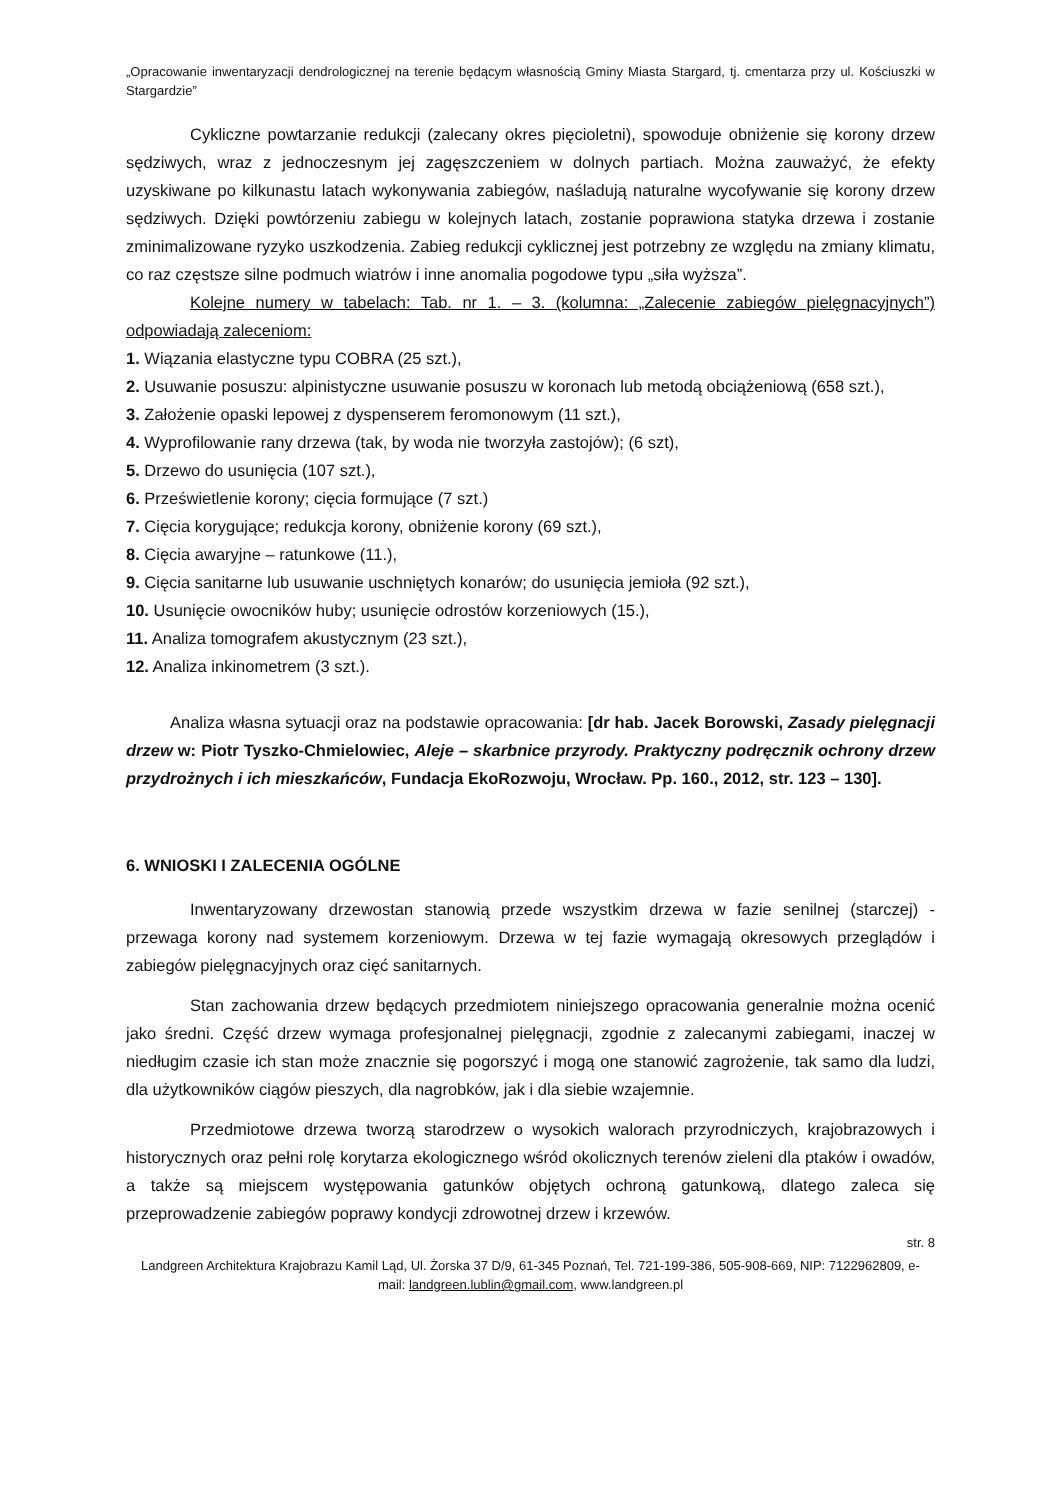„Opracowanie inwentaryzacji dendrologicznej na terenie będącym własnością Gminy Miasta Stargard, tj. cmentarza przy ul. Kościuszki w Stargardzie”
Cykliczne powtarzanie redukcji (zalecany okres pięcioletni), spowoduje obniżenie się korony drzew sędziwych, wraz z jednoczesnym jej zagęszczeniem w dolnych partiach. Można zauważyć, że efekty uzyskiwane po kilkunastu latach wykonywania zabiegów, naśladują naturalne wycofywanie się korony drzew sędziwych. Dzięki powtórzeniu zabiegu w kolejnych latach, zostanie poprawiona statyka drzewa i zostanie zminimalizowane ryzyko uszkodzenia. Zabieg redukcji cyklicznej jest potrzebny ze względu na zmiany klimatu, co raz częstsze silne podmuch wiatrów i inne anomalia pogodowe typu „siła wyższa”.
Kolejne numery w tabelach: Tab. nr 1. – 3. (kolumna: „Zalecenie zabiegów pielęgnacyjnych”) odpowiadają zaleceniom:
1. Wiązania elastyczne typu COBRA (25 szt.),
2. Usuwanie posuszu: alpinistyczne usuwanie posuszu w koronach lub metodą obciążeniową (658 szt.),
3. Założenie opaski lepowej z dyspenserem feromonowym (11 szt.),
4. Wyprofilowanie rany drzewa (tak, by woda nie tworzyła zastojów); (6 szt),
5. Drzewo do usunięcia (107 szt.),
6. Prześwietlenie korony; cięcia formujące (7 szt.)
7. Cięcia korygujące; redukcja korony, obniżenie korony (69 szt.),
8. Cięcia awaryjne – ratunkowe (11.),
9. Cięcia sanitarne lub usuwanie uschniętych konarów; do usunięcia jemioła (92 szt.),
10. Usunięcie owocników huby; usunięcie odrostów korzeniowych (15.),
11. Analiza tomografem akustycznym (23 szt.),
12. Analiza inkinometrem (3 szt.).
Analiza własna sytuacji oraz na podstawie opracowania: [dr hab. Jacek Borowski, Zasady pielęgnacji drzew w: Piotr Tyszko-Chmielowiec, Aleje – skarbnice przyrody. Praktyczny podręcznik ochrony drzew przydrożnych i ich mieszkańców, Fundacja EkoRozwoju, Wrocław. Pp. 160., 2012, str. 123 – 130].
6. WNIOSKI I ZALECENIA OGÓLNE
Inwentaryzowany drzewostan stanowią przede wszystkim drzewa w fazie senilnej (starczej) - przewaga korony nad systemem korzeniowym. Drzewa w tej fazie wymagają okresowych przeglądów i zabiegów pielęgnacyjnych oraz cięć sanitarnych.
Stan zachowania drzew będących przedmiotem niniejszego opracowania generalnie można ocenić jako średni. Część drzew wymaga profesjonalnej pielęgnacji, zgodnie z zalecanymi zabiegami, inaczej w niedługim czasie ich stan może znacznie się pogorszyć i mogą one stanowić zagrożenie, tak samo dla ludzi, dla użytkowników ciągów pieszych, dla nagrobków, jak i dla siebie wzajemnie.
Przedmiotowe drzewa tworzą starodrzew o wysokich walorach przyrodniczych, krajobrazowych i historycznych oraz pełni rolę korytarza ekologicznego wśród okolicznych terenów zieleni dla ptaków i owadów, a także są miejscem występowania gatunków objętych ochroną gatunkową, dlatego zaleca się przeprowadzenie zabiegów poprawy kondycji zdrowotnej drzew i krzewów.
str. 8
Landgreen Architektura Krajobrazu Kamil Ląd, Ul. Żorska 37 D/9, 61-345 Poznań, Tel. 721-199-386, 505-908-669, NIP: 7122962809, e- mail: landgreen.lublin@gmail.com, www.landgreen.pl